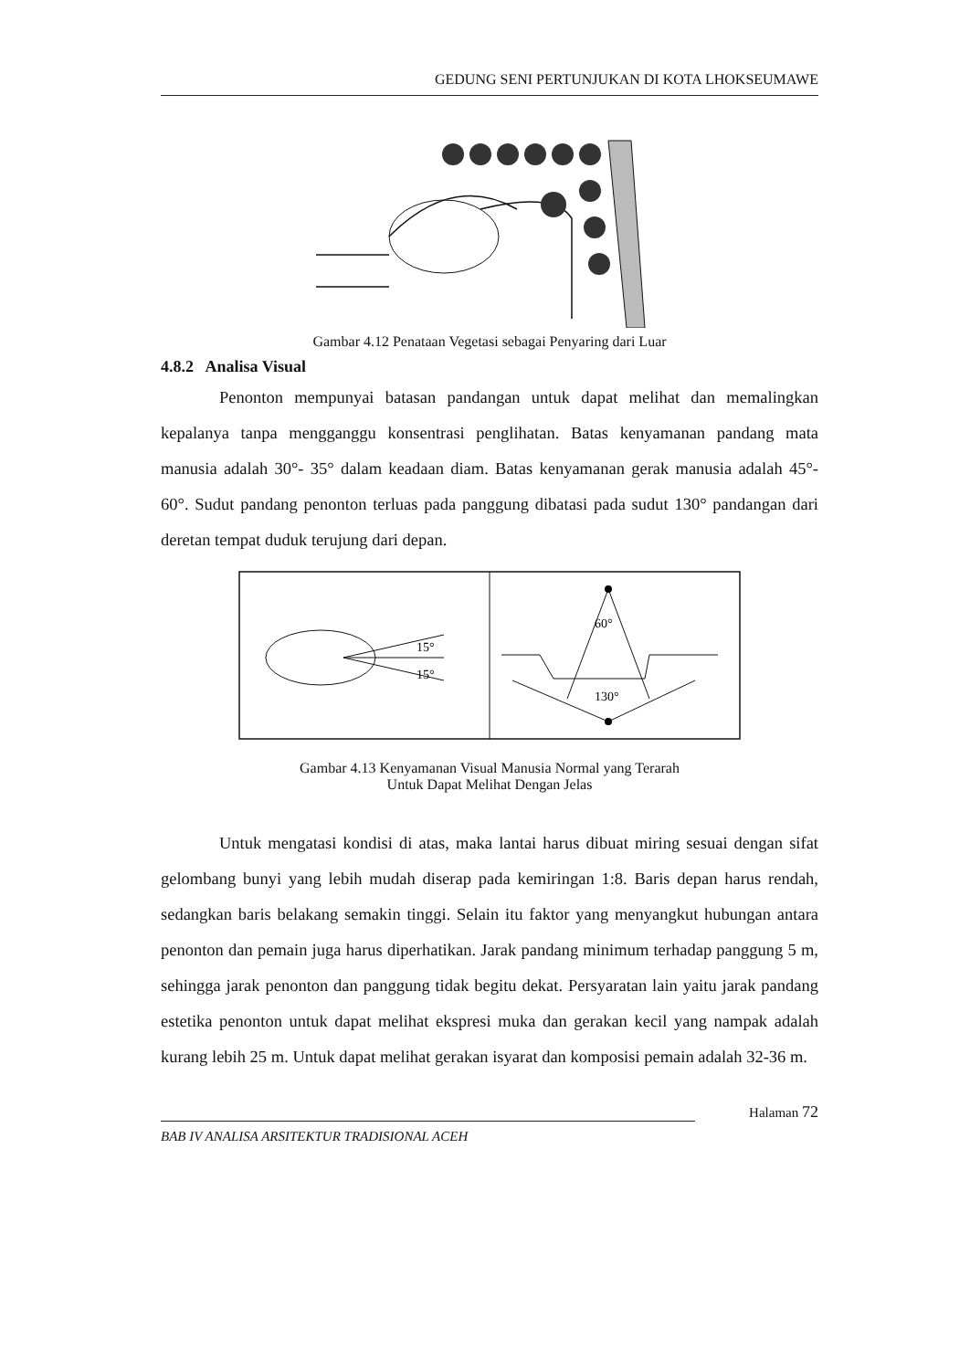GEDUNG SENI PERTUNJUKAN DI KOTA LHOKSEUMAWE
Gambar 4.12 Penataan Vegetasi sebagai Penyaring dari Luar
4.8.2 Analisa Visual
Penonton mempunyai batasan pandangan untuk dapat melihat dan memalingkan kepalanya tanpa mengganggu konsentrasi penglihatan. Batas kenyamanan pandang mata manusia adalah 30°- 35° dalam keadaan diam. Batas kenyamanan gerak manusia adalah 45°- 60°. Sudut pandang penonton terluas pada panggung dibatasi pada sudut 130° pandangan dari deretan tempat duduk terujung dari depan.
15°
15°
60°
130°
Gambar 4.13 Kenyamanan Visual Manusia Normal yang Terarah
Untuk Dapat Melihat Dengan Jelas
Untuk mengatasi kondisi di atas, maka lantai harus dibuat miring sesuai dengan sifat gelombang bunyi yang lebih mudah diserap pada kemiringan 1:8. Baris depan harus rendah, sedangkan baris belakang semakin tinggi. Selain itu faktor yang menyangkut hubungan antara penonton dan pemain juga harus diperhatikan. Jarak pandang minimum terhadap panggung 5 m, sehingga jarak penonton dan panggung tidak begitu dekat. Persyaratan lain yaitu jarak pandang estetika penonton untuk dapat melihat ekspresi muka dan gerakan kecil yang nampak adalah kurang lebih 25 m. Untuk dapat melihat gerakan isyarat dan komposisi pemain adalah 32-36 m.
Halaman 72
BAB IV ANALISA ARSITEKTUR TRADISIONAL ACEH